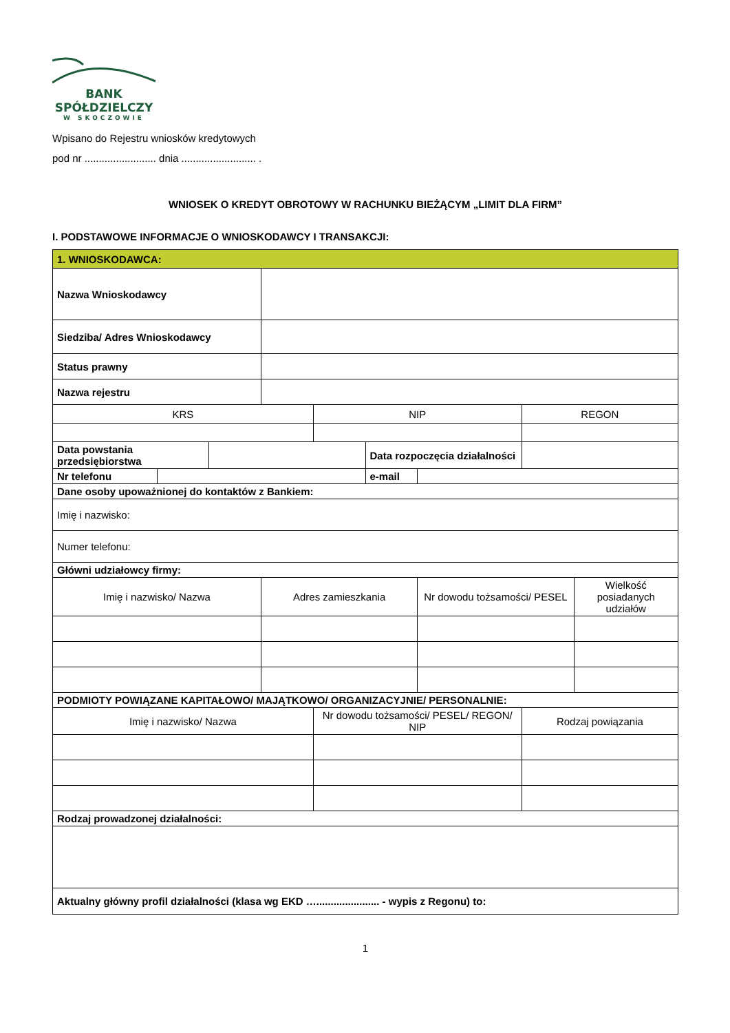BANK
SPÓŁDZIELCZY
W SKOCZOWIE
Wpisano do Rejestru wniosków kredytowych
pod nr ......................... dnia .......................... .
WNIOSEK O KREDYT OBROTOWY W RACHUNKU BIEŻĄCYM „LIMIT DLA FIRM”
I. PODSTAWOWE INFORMACJE O WNIOSKODAWCY I TRANSAKCJI:
| 1. WNIOSKODAWCA: | | | | | | | | |
| Nazwa Wnioskodawcy | | | | | | | | |
| Siedziba/ Adres Wnioskodawcy | | | | | | | | |
| Status prawny | | | | | | | | |
| Nazwa rejestru | | | | | | | | |
| KRS | | | | NIP | | | REGON | |
| Data powstania przedsiębiorstwa | | | | | Data rozpoczęcia działalności | | | |
| Nr telefonu | | | | | e-mail | | | |
| Dane osoby upoważnionej do kontaktów z Bankiem: | | | | | | | | |
| Imię i nazwisko: | | | | | | | | |
| Numer telefonu: | | | | | | | | |
| Główni udziałowcy firmy: | | | | | | | | |
| Imię i nazwisko/ Nazwa | | | Adres zamieszkania | | | Nr dowodu tożsamości/ PESEL | | Wielkość posiadanych udziałów |
| PODMIOTY POWIĄZANE KAPITAŁOWO/ MAJĄTKOWO/ ORGANIZACYJNIE/ PERSONALNIE: | | | | | | | | |
| Imię i nazwisko/ Nazwa | | | | Nr dowodu tożsamości/ PESEL/ REGON/ NIP | | | Rodzaj powiązania | |
| Rodzaj prowadzonej działalności: | | | | | | | | |
| Aktualny główny profil działalności (klasa wg EKD …...................... - wypis z Regonu) to: | | | | | | | | |
1